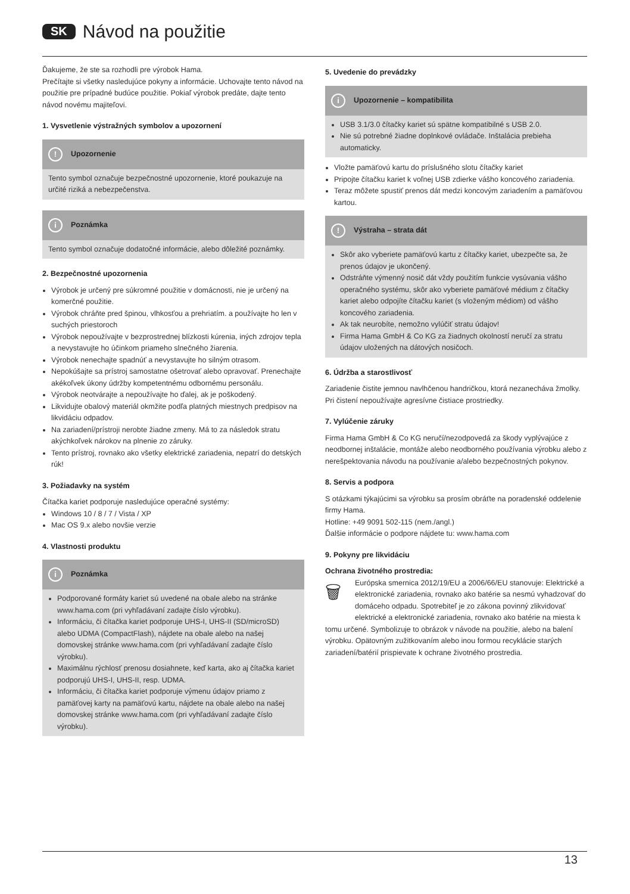SK Návod na použitie
Ďakujeme, že ste sa rozhodli pre výrobok Hama.
Prečítajte si všetky nasledujúce pokyny a informácie. Uchovajte tento návod na použitie pre prípadné budúce použitie. Pokiaľ výrobok predáte, dajte tento návod novému majiteľovi.
1. Vysvetlenie výstražných symbolov a upozornení
! Upozornenie
Tento symbol označuje bezpečnostné upozornenie, ktoré poukazuje na určité riziká a nebezpečenstva.
i Poznámka
Tento symbol označuje dodatočné informácie, alebo dôležité poznámky.
2. Bezpečnostné upozornenia
Výrobok je určený pre súkromné použitie v domácnosti, nie je určený na komerčné použitie.
Výrobok chráňte pred špinou, vlhkosťou a prehriatím. a používajte ho len v suchých priestoroch
Výrobok nepoužívajte v bezprostrednej blízkosti kúrenia, iných zdrojov tepla a nevystavujte ho účinkom priameho slnečného žiarenia.
Výrobok nenechajte spadnúť a nevystavujte ho silným otrasom.
Nepokúšajte sa prístroj samostatne ošetrovať alebo opravovať. Prenechajte akékoľvek úkony údržby kompetentnému odbornému personálu.
Výrobok neotvárajte a nepoužívajte ho ďalej, ak je poškodený.
Likvidujte obalový materiál okmžite podľa platných miestnych predpisov na likvidáciu odpadov.
Na zariadení/prístroji nerobte žiadne zmeny. Má to za následok stratu akýchkoľvek nárokov na plnenie zo záruky.
Tento prístroj, rovnako ako všetky elektrické zariadenia, nepatrí do detských rúk!
3. Požiadavky na systém
Čítačka kariet podporuje nasledujúce operačné systémy:
Windows 10 / 8 / 7 / Vista / XP
Mac OS 9.x alebo novšie verzie
4. Vlastnosti produktu
i Poznámka
Podporované formáty kariet sú uvedené na obale alebo na stránke www.hama.com (pri vyhľadávaní zadajte číslo výrobku).
Informáciu, či čítačka kariet podporuje UHS-I, UHS-II (SD/microSD) alebo UDMA (CompactFlash), nájdete na obale alebo na našej domovskej stránke www.hama.com (pri vyhľadávaní zadajte číslo výrobku).
Maximálnu rýchlosť prenosu dosiahnete, keď karta, ako aj čítačka kariet podporujú UHS-I, UHS-II, resp. UDMA.
Informáciu, či čítačka kariet podporuje výmenu údajov priamo z pamäťovej karty na pamäťovú kartu, nájdete na obale alebo na našej domovskej stránke www.hama.com (pri vyhľadávaní zadajte číslo výrobku).
5. Uvedenie do prevádzky
i Upozornenie – kompatibilita
USB 3.1/3.0 čítačky kariet sú spätne kompatibilné s USB 2.0.
Nie sú potrebné žiadne doplnkové ovládače. Inštalácia prebieha automaticky.
Vložte pamäťovú kartu do príslušného slotu čítačky kariet
Pripojte čítačku kariet k voľnej USB zdierke vášho koncového zariadenia.
Teraz môžete spustiť prenos dát medzi koncovým zariadením a pamäťovou kartou.
! Výstraha – strata dát
Skôr ako vyberiete pamäťovú kartu z čítačky kariet, ubezpečte sa, že prenos údajov je ukončený.
Odstráňte výmenný nosič dát vždy použitím funkcie vysúvania vášho operačného systému, skôr ako vyberiete pamäťové médium z čítačky kariet alebo odpojíte čítačku kariet (s vloženým médiom) od vášho koncového zariadenia.
Ak tak neurobíte, nemožno vylúčiť stratu údajov!
Firma Hama GmbH & Co KG za žiadnych okolností neručí za stratu údajov uložených na dátových nosičoch.
6. Údržba a starostlivosť
Zariadenie čistite jemnou navlhčenou handričkou, ktorá nezanecháva žmolky. Pri čistení nepoužívajte agresívne čistiace prostriedky.
7. Vylúčenie záruky
Firma Hama GmbH & Co KG neručí/nezodpovedá za škody vyplývajúce z neodbornej inštalácie, montáže alebo neodborného používania výrobku alebo z nerešpektovania návodu na používanie a/alebo bezpečnostných pokynov.
8. Servis a podpora
S otázkami týkajúcimi sa výrobku sa prosím obráťte na poradenské oddelenie firmy Hama.
Hotline: +49 9091 502-115 (nem./angl.)
Ďalšie informácie o podpore nájdete tu: www.hama.com
9. Pokyny pre likvidáciu
Ochrana životného prostredia:
🗑 Európska smernica 2012/19/EU a 2006/66/EU stanovuje: Elektrické a elektronické zariadenia, rovnako ako batérie sa nesmú vyhadzovať do domáceho odpadu. Spotrebiteľ je zo zákona povinný zlikvidovať elektrické a elektronické zariadenia, rovnako ako batérie na miesta k tomu určené. Symbolizuje to obrázok v návode na použitie, alebo na balení výrobku. Opätovným zužitkovaním alebo inou formou recyklácie starých zariadení/batérií prispievate k ochrane životného prostredia.
13